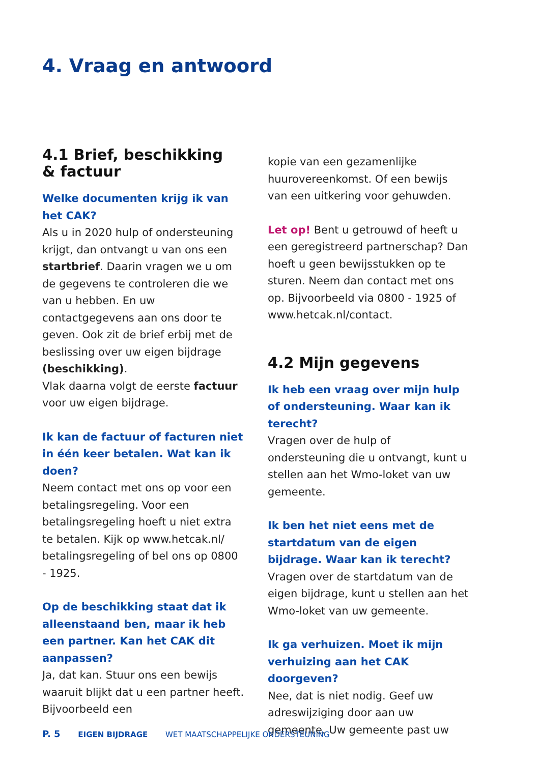4. Vraag en antwoord
4.1 Brief, beschikking
& factuur
Welke documenten krijg ik van het CAK?
Als u in 2020 hulp of ondersteuning krijgt, dan ontvangt u van ons een startbrief. Daarin vragen we u om de gegevens te controleren die we van u hebben. En uw contactgegevens aan ons door te geven. Ook zit de brief erbij met de beslissing over uw eigen bijdrage (beschikking).
Vlak daarna volgt de eerste factuur voor uw eigen bijdrage.
Ik kan de factuur of facturen niet in één keer betalen. Wat kan ik doen?
Neem contact met ons op voor een betalingsregeling. Voor een betalingsregeling hoeft u niet extra te betalen. Kijk op www.hetcak.nl/ betalingsregeling of bel ons op 0800 - 1925.
Op de beschikking staat dat ik alleenstaand ben, maar ik heb een partner. Kan het CAK dit aanpassen?
Ja, dat kan. Stuur ons een bewijs waaruit blijkt dat u een partner heeft. Bijvoorbeeld een
kopie van een gezamenlijke huurovereenkomst. Of een bewijs van een uitkering voor gehuwden.
Let op! Bent u getrouwd of heeft u een geregistreerd partnerschap? Dan hoeft u geen bewijsstukken op te sturen. Neem dan contact met ons op. Bijvoorbeeld via 0800 - 1925 of www.hetcak.nl/contact.
4.2 Mijn gegevens
Ik heb een vraag over mijn hulp of ondersteuning. Waar kan ik terecht?
Vragen over de hulp of ondersteuning die u ontvangt, kunt u stellen aan het Wmo-loket van uw gemeente.
Ik ben het niet eens met de startdatum van de eigen bijdrage. Waar kan ik terecht?
Vragen over de startdatum van de eigen bijdrage, kunt u stellen aan het Wmo-loket van uw gemeente.
Ik ga verhuizen. Moet ik mijn verhuizing aan het CAK doorgeven?
Nee, dat is niet nodig. Geef uw adreswijziging door aan uw gemeente. Uw gemeente past uw
P. 5 EIGEN BIJDRAGE WET MAATSCHAPPELIJKE ONDERSTEUNING